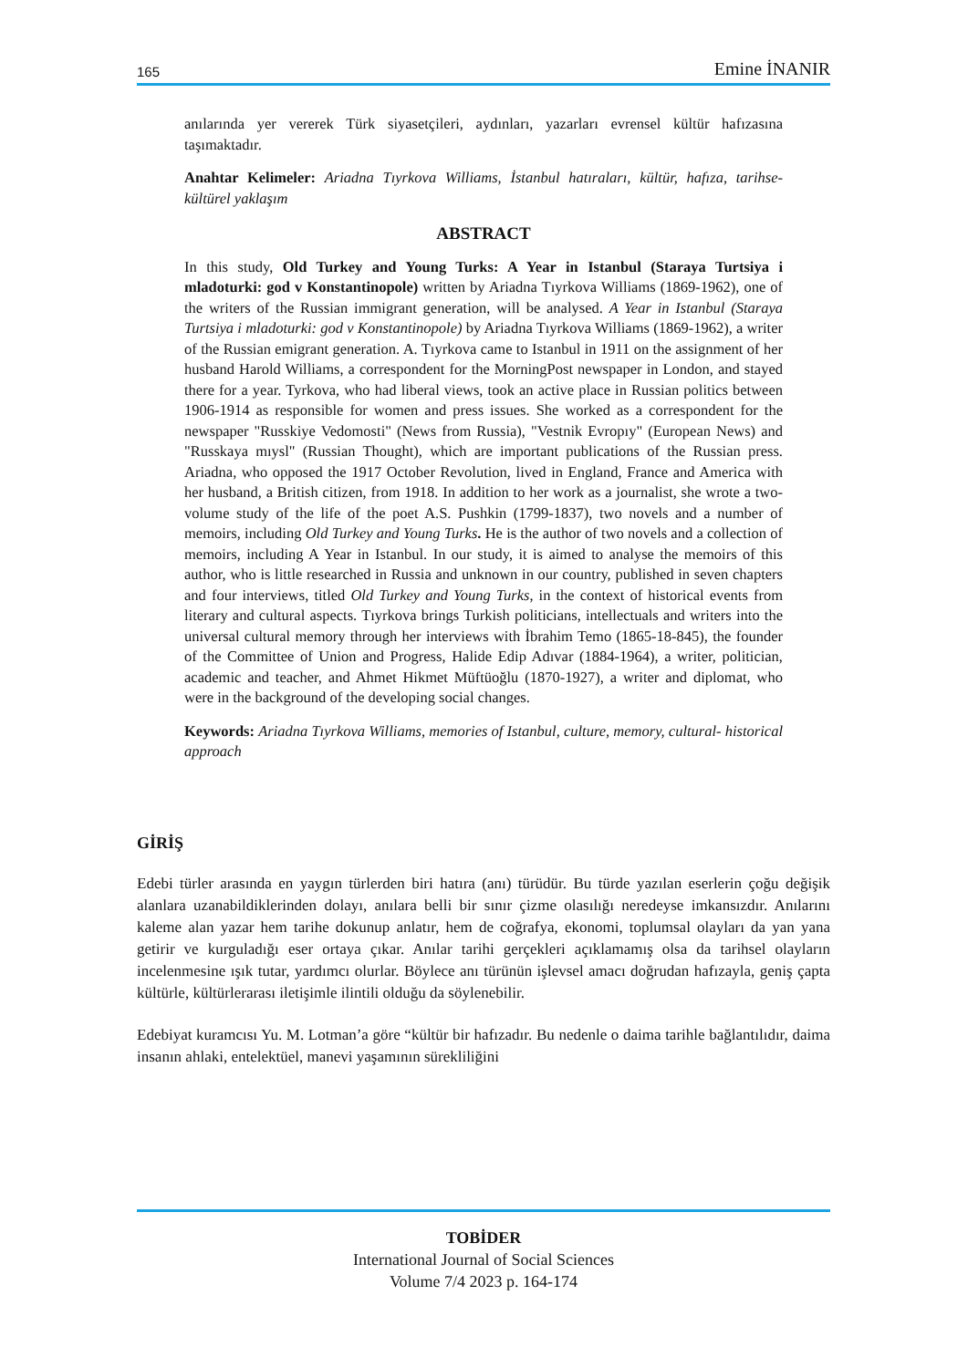165 Emine İNANIR
anılarında yer vererek Türk siyasetçileri, aydınları, yazarları evrensel kültür hafızasına taşımaktadır.
Anahtar Kelimeler: Ariadna Tıyrkova Williams, İstanbul hatıraları, kültür, hafıza, tarihse-kültürel yaklaşım
ABSTRACT
In this study, Old Turkey and Young Turks: A Year in Istanbul (Staraya Turtsiya i mladoturki: god v Konstantinopole) written by Ariadna Tıyrkova Williams (1869-1962), one of the writers of the Russian immigrant generation, will be analysed. A Year in Istanbul (Staraya Turtsiya i mladoturki: god v Konstantinopole) by Ariadna Tıyrkova Williams (1869-1962), a writer of the Russian emigrant generation. A. Tıyrkova came to Istanbul in 1911 on the assignment of her husband Harold Williams, a correspondent for the MorningPost newspaper in London, and stayed there for a year. Tyrkova, who had liberal views, took an active place in Russian politics between 1906-1914 as responsible for women and press issues. She worked as a correspondent for the newspaper "Russkiye Vedomosti" (News from Russia), "Vestnik Evropıy" (European News) and "Russkaya mıysl" (Russian Thought), which are important publications of the Russian press. Ariadna, who opposed the 1917 October Revolution, lived in England, France and America with her husband, a British citizen, from 1918. In addition to her work as a journalist, she wrote a two-volume study of the life of the poet A.S. Pushkin (1799-1837), two novels and a number of memoirs, including Old Turkey and Young Turks. He is the author of two novels and a collection of memoirs, including A Year in Istanbul. In our study, it is aimed to analyse the memoirs of this author, who is little researched in Russia and unknown in our country, published in seven chapters and four interviews, titled Old Turkey and Young Turks, in the context of historical events from literary and cultural aspects. Tıyrkova brings Turkish politicians, intellectuals and writers into the universal cultural memory through her interviews with İbrahim Temo (1865-18-845), the founder of the Committee of Union and Progress, Halide Edip Adıvar (1884-1964), a writer, politician, academic and teacher, and Ahmet Hikmet Müftüoğlu (1870-1927), a writer and diplomat, who were in the background of the developing social changes.
Keywords: Ariadna Tıyrkova Williams, memories of Istanbul, culture, memory, cultural- historical approach
GİRİŞ
Edebi türler arasında en yaygın türlerden biri hatıra (anı) türüdür. Bu türde yazılan eserlerin çoğu değişik alanlara uzanabildiklerinden dolayı, anılara belli bir sınır çizme olasılığı neredeyse imkansızdır. Anılarını kaleme alan yazar hem tarihe dokunup anlatır, hem de coğrafya, ekonomi, toplumsal olayları da yan yana getirir ve kurguladığı eser ortaya çıkar. Anılar tarihi gerçekleri açıklamamış olsa da tarihsel olayların incelenmesine ışık tutar, yardımcı olurlar. Böylece anı türünün işlevsel amacı doğrudan hafızayla, geniş çapta kültürle, kültürlerarası iletişimle ilintili olduğu da söylenebilir.
Edebiyat kuramcısı Yu. M. Lotman’a göre “kültür bir hafızadır. Bu nedenle o daima tarihle bağlantılıdır, daima insanın ahlaki, entelektüel, manevi yaşamının sürekliliğini
TOBİDER
International Journal of Social Sciences
Volume 7/4 2023 p. 164-174